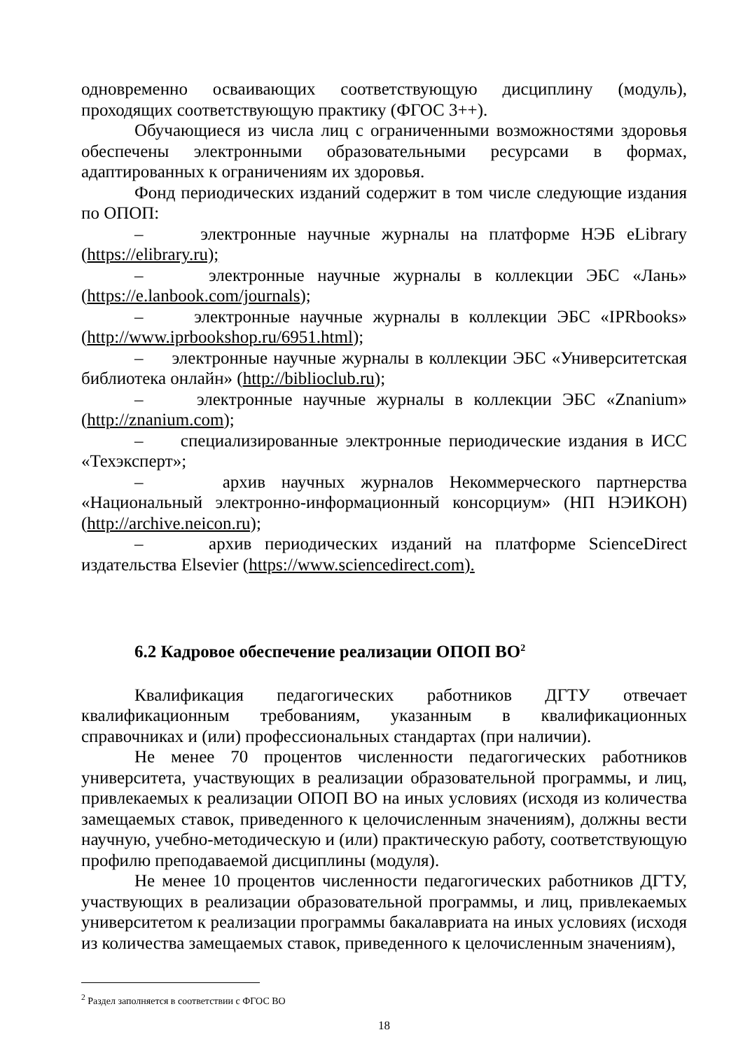одновременно осваивающих соответствующую дисциплину (модуль), проходящих соответствующую практику (ФГОС 3++).
Обучающиеся из числа лиц с ограниченными возможностями здоровья обеспечены электронными образовательными ресурсами в формах, адаптированных к ограничениям их здоровья.
Фонд периодических изданий содержит в том числе следующие издания по ОПОП:
– электронные научные журналы на платформе НЭБ eLibrary (https://elibrary.ru);
– электронные научные журналы в коллекции ЭБС «Лань» (https://e.lanbook.com/journals);
– электронные научные журналы в коллекции ЭБС «IPRbooks» (http://www.iprbookshop.ru/6951.html);
– электронные научные журналы в коллекции ЭБС «Университетская библиотека онлайн» (http://biblioclub.ru);
– электронные научные журналы в коллекции ЭБС «Znanium» (http://znanium.com);
– специализированные электронные периодические издания в ИСС «Техэксперт»;
– архив научных журналов Некоммерческого партнерства «Национальный электронно-информационный консорциум» (НП НЭИКОН) (http://archive.neicon.ru);
– архив периодических изданий на платформе ScienceDirect издательства Elsevier (https://www.sciencedirect.com).
6.2 Кадровое обеспечение реализации ОПОП ВО<sup>2</sup>
Квалификация педагогических работников ДГТУ отвечает квалификационным требованиям, указанным в квалификационных справочниках и (или) профессиональных стандартах (при наличии).
Не менее 70 процентов численности педагогических работников университета, участвующих в реализации образовательной программы, и лиц, привлекаемых к реализации ОПОП ВО на иных условиях (исходя из количества замещаемых ставок, приведенного к целочисленным значениям), должны вести научную, учебно-методическую и (или) практическую работу, соответствующую профилю преподаваемой дисциплины (модуля).
Не менее 10 процентов численности педагогических работников ДГТУ, участвующих в реализации образовательной программы, и лиц, привлекаемых университетом к реализации программы бакалавриата на иных условиях (исходя из количества замещаемых ставок, приведенного к целочисленным значениям),
<sup>2</sup> Раздел заполняется в соответствии с ФГОС ВО
18